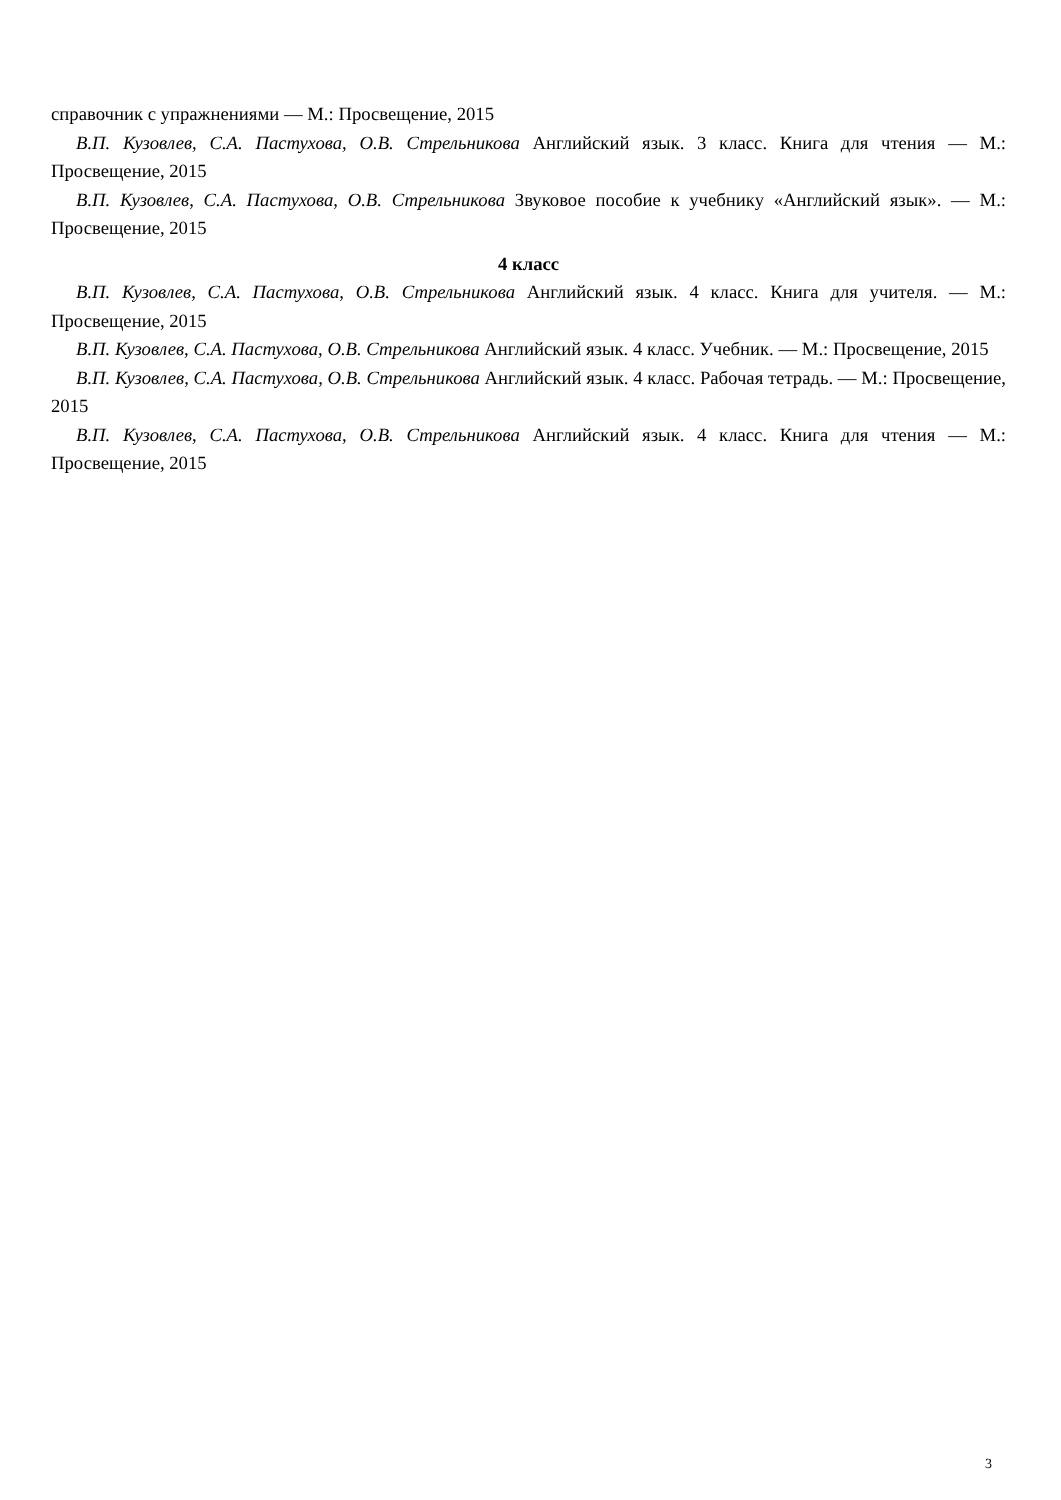справочник с упражнениями — М.: Просвещение, 2015
В.П. Кузовлев, С.А. Пастухова, О.В. Стрельникова Английский язык. 3 класс. Книга для чтения — М.: Просвещение, 2015
В.П. Кузовлев, С.А. Пастухова, О.В. Стрельникова Звуковое пособие к учебнику «Английский язык». — М.: Просвещение, 2015
4 класс
В.П. Кузовлев, С.А. Пастухова, О.В. Стрельникова Английский язык. 4 класс. Книга для учителя. — М.: Просвещение, 2015
В.П. Кузовлев, С.А. Пастухова, О.В. Стрельникова Английский язык. 4 класс. Учебник. — М.: Просвещение, 2015
В.П. Кузовлев, С.А. Пастухова, О.В. Стрельникова Английский язык. 4 класс. Рабочая тетрадь. — М.: Просвещение, 2015
В.П. Кузовлев, С.А. Пастухова, О.В. Стрельникова Английский язык. 4 класс. Книга для чтения — М.: Просвещение, 2015
3